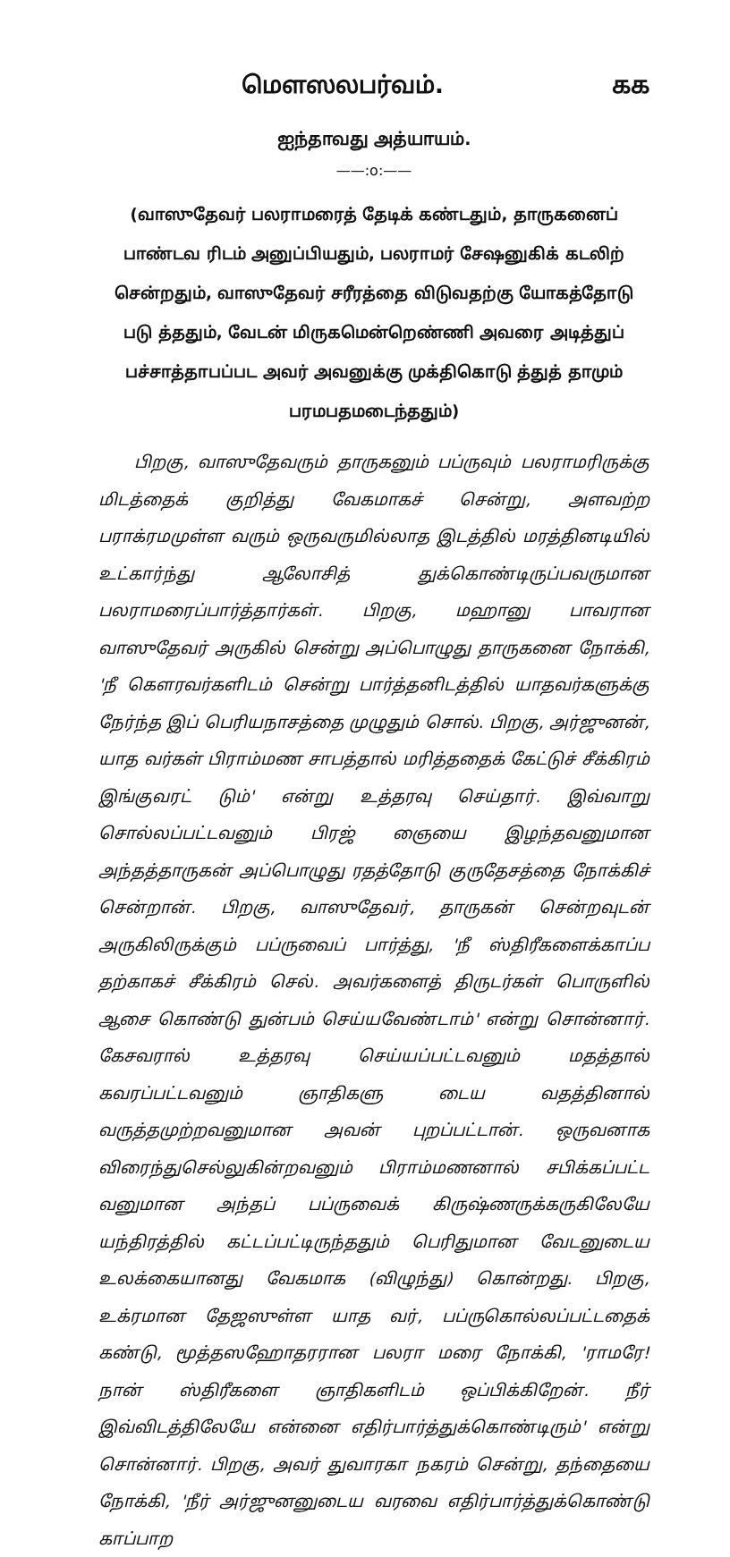மௌஸலபர்வம். கக
ஐந்தாவது அத்யாயம்.
——:o:——
(வாஸுதேவர் பலராமரைத் தேடிக் கண்டதும், தாருகனைப் பாண்டவ ரிடம் அனுப்பியதும், பலராமர் சேஷனுகிக் கடலிற் சென்றதும், வாஸுதேவர் சரீரத்தை விடுவதற்கு யோகத்தோடு படு த்ததும், வேடன் மிருகமென்றெண்ணி அவரை அடித்துப் பச்சாத்தாபப்பட அவர் அவனுக்கு முக்திகொடு த்துத் தாமும் பரமபதமடைந்ததும்)
பிறகு, வாஸுதேவரும் தாருகனும் பப்ருவும் பலராமரிருக்கு மிடத்தைக் குறித்து வேகமாகச் சென்று, அளவற்ற பராக்ரமமுள்ள வரும் ஒருவருமில்லாத இடத்தில் மரத்தினடியில் உட்கார்ந்து ஆலோசித் துக்கொண்டிருப்பவருமான பலராமரைப்பார்த்தார்கள். பிறகு, மஹானு பாவரான வாஸுதேவர் அருகில் சென்று அப்பொழுது தாருகனை நோக்கி, 'நீ கௌரவர்களிடம் சென்று பார்த்தனிடத்தில் யாதவர்களுக்கு நேர்ந்த இப் பெரியநாசத்தை முழுதும் சொல். பிறகு, அர்ஜுனன், யாத வர்கள் பிராம்மண சாபத்தால் மரித்ததைக் கேட்டுச் சீக்கிரம் இங்குவரட் டும்' என்று உத்தரவு செய்தார். இவ்வாறு சொல்லப்பட்டவனும் பிரஜ் ஞையை இழந்தவனுமான அந்தத்தாருகன் அப்பொழுது ரதத்தோடு குருதேசத்தை நோக்கிச் சென்றான். பிறகு, வாஸுதேவர், தாருகன் சென்றவுடன் அருகிலிருக்கும் பப்ருவைப் பார்த்து, 'நீ ஸ்திரீகளைக்காப்ப தற்காகச் சீக்கிரம் செல். அவர்களைத் திருடர்கள் பொருளில் ஆசை கொண்டு துன்பம் செய்யவேண்டாம்' என்று சொன்னார். கேசவரால் உத்தரவு செய்யப்பட்டவனும் மதத்தால் கவரப்பட்டவனும் ஞாதிகளு டைய வதத்தினால் வருத்தமுற்றவனுமான அவன் புறப்பட்டான். ஒருவனாக விரைந்துசெல்லுகின்றவனும் பிராம்மணனால் சபிக்கப்பட்ட வனுமான அந்தப் பப்ருவைக் கிருஷ்ணருக்கருகிலேயே யந்திரத்தில் கட்டப்பட்டிருந்ததும் பெரிதுமான வேடனுடைய உலக்கையானது வேகமாக (விழுந்து) கொன்றது. பிறகு, உக்ரமான தேஜஸுள்ள யாத வர், பப்ருகொல்லப்பட்டதைக் கண்டு, மூத்தஸஹோதரரான பலரா மரை நோக்கி, 'ராமரே! நான் ஸ்திரீகளை ஞாதிகளிடம் ஒப்பிக்கிறேன். நீர் இவ்விடத்திலேயே என்னை எதிர்பார்த்துக்கொண்டிரும்' என்று சொன்னார். பிறகு, அவர் துவாரகா நகரம் சென்று, தந்தையை நோக்கி, 'நீர் அர்ஜுனனுடைய வரவை எதிர்பார்த்துக்கொண்டு காப்பாற